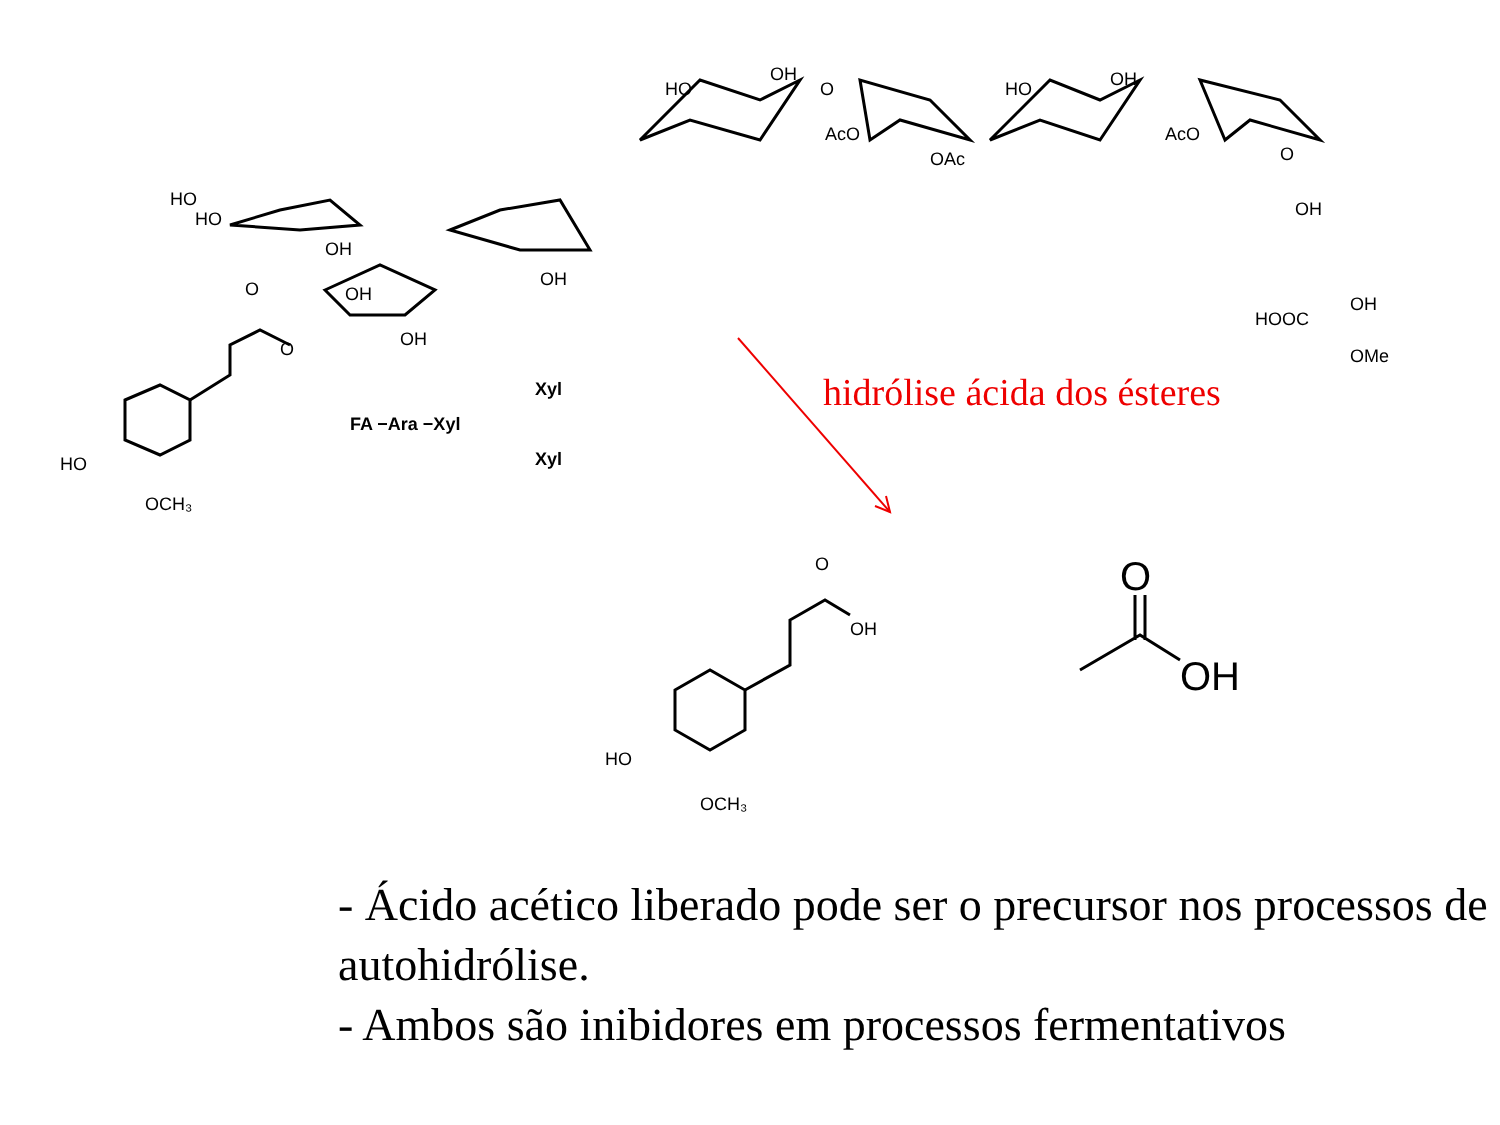HO
OH
O
AcO
OAc
HO
OH
AcO
O
OH
HOOC
OH
OMe
HO
HO
OH
OH
OH
OH
O
O
HO
OCH₃
FA −Ara −Xyl
Xyl
Xyl
O
OH
HO
OCH₃
O
OH
hidrólise ácida dos ésteres
- Ácido acético liberado pode ser o precursor nos processos de autohidrólise.
- Ambos são inibidores em processos fermentativos